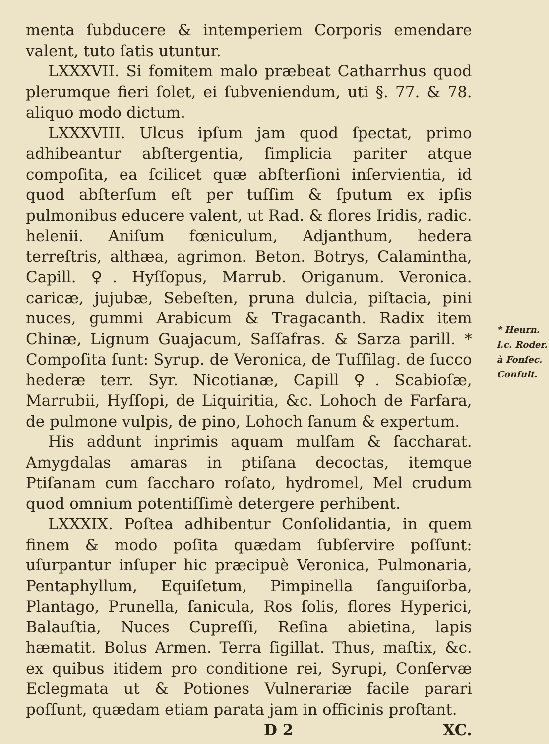menta ſubducere & intemperiem Corporis emendare valent, tuto ſatis utuntur.
LXXXVII. Si fomitem malo præbeat Catharrhus quod plerumque fieri ſolet, ei ſubveniendum, uti §. 77. & 78. aliquo modo dictum.
LXXXVIII. Ulcus ipſum jam quod ſpectat, primo adhibeantur abſtergentia, ſimplicia pariter atque compoſita, ea ſcilicet quæ abſterſioni inſervientia, id quod abſterſum eſt per tuſſim & ſputum ex ipſis pulmonibus educere valent, ut Rad. & flores Iridis, radic. helenii. Aniſum fœniculum, Adjanthum, hedera terreſtris, althæa, agrimon. Beton. Botrys, Calamintha, Capill. ♀. Hyſſopus, Marrub. Origanum. Veronica. caricæ, jujubæ, Sebeſten, pruna dulcia, piſtacia, pini nuces, gummi Arabicum & Tragacanth. Radix item Chinæ, Lignum Guajacum, Saſſafras. & Sarza parill. * Compoſita ſunt: Syrup. de Veronica, de Tuſſilag. de ſucco hederæ terr. Syr. Nicotianæ, Capill ♀. Scabioſæ, Marrubii, Hyſſopi, de Liquiritia, &c. Lohoch de Farfara, de pulmone vulpis, de pino, Lohoch ſanum & expertum.
His addunt inprimis aquam mulſam & ſaccharat. Amygdalas amaras in ptiſana decoctas, itemque Ptiſanam cum ſaccharo roſato, hydromel, Mel crudum quod omnium potentiſſimè detergere perhibent.
LXXXIX. Poſtea adhibentur Conſolidantia, in quem finem & modo poſita quædam ſubſervire poſſunt: uſurpantur inſuper hic præcipuè Veronica, Pulmonaria, Pentaphyllum, Equiſetum, Pimpinella ſanguiſorba, Plantago, Prunella, ſanicula, Ros ſolis, flores Hyperici, Balauſtia, Nuces Cupreſſi, Reſina abietina, lapis hæmatit. Bolus Armen. Terra ſigillat. Thus, maſtix, &c. ex quibus itidem pro conditione rei, Syrupi, Conſervæ Eclegmata ut & Potiones Vulnerariæ facile parari poſſunt, quædam etiam parata jam in officinis proſtant.
D 2 XC.
* Heurn. l.c. Roder. à Fonſec. Conſult.